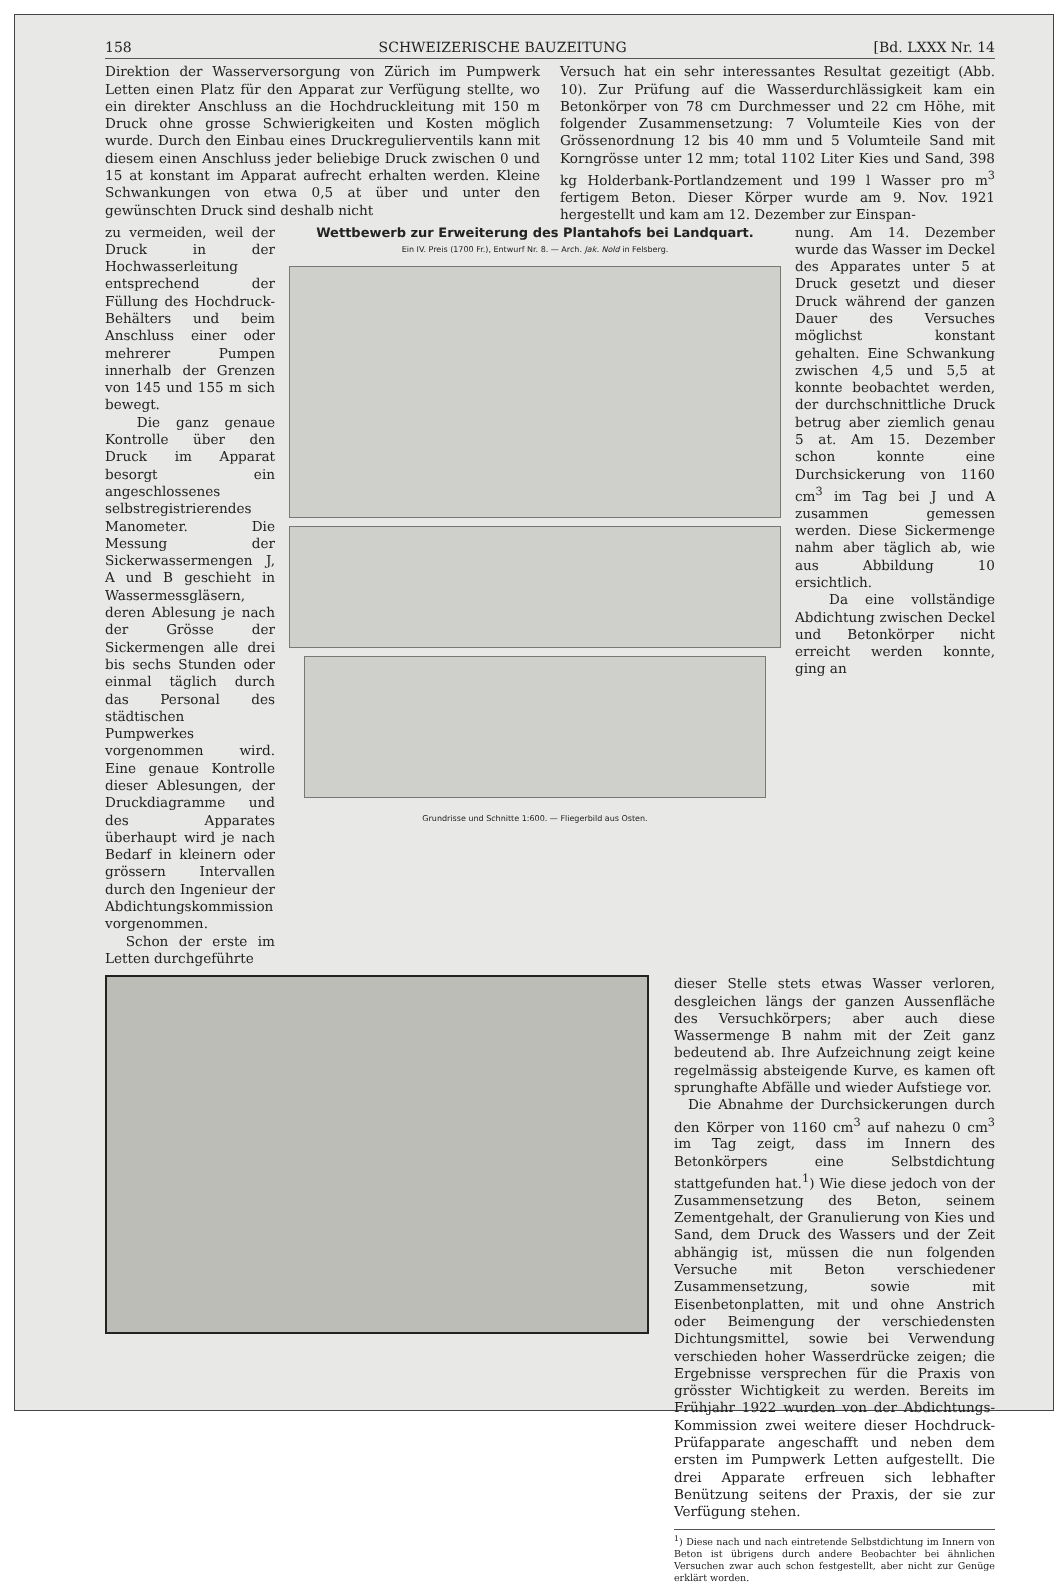158 SCHWEIZERISCHE BAUZEITUNG [Bd. LXXX Nr. 14
Direktion der Wasserversorgung von Zürich im Pumpwerk Letten einen Platz für den Apparat zur Verfügung stellte, wo ein direkter Anschluss an die Hochdruckleitung mit 150 m Druck ohne grosse Schwierigkeiten und Kosten möglich wurde. Durch den Einbau eines Druckregulierventils kann mit diesem einen Anschluss jeder beliebige Druck zwischen 0 und 15 at konstant im Apparat aufrecht erhalten werden. Kleine Schwankungen von etwa 0,5 at über und unter den gewünschten Druck sind deshalb nicht
Versuch hat ein sehr interessantes Resultat gezeitigt (Abb. 10). Zur Prüfung auf die Wasserdurchlässigkeit kam ein Betonkörper von 78 cm Durchmesser und 22 cm Höhe, mit folgender Zusammensetzung: 7 Volumteile Kies von der Grössenordnung 12 bis 40 mm und 5 Volumteile Sand mit Korngrösse unter 12 mm; total 1102 Liter Kies und Sand, 398 kg Holderbank-Portlandzement und 199 l Wasser pro m<sup>3</sup> fertigem Beton. Dieser Körper wurde am 9. Nov. 1921 hergestellt und kam am 12. Dezember zur Einspan-
zu vermeiden, weil der Druck in der Hochwasserleitung entsprechend der Füllung des Hochdruck-Behälters und beim Anschluss einer oder mehrerer Pumpen innerhalb der Grenzen von 145 und 155 m sich bewegt.
Die ganz genaue Kontrolle über den Druck im Apparat besorgt ein angeschlossenes selbstregistrierendes Manometer. Die Messung der Sickerwassermengen J, A und B geschieht in Wassermessgläsern, deren Ablesung je nach der Grösse der Sickermengen alle drei bis sechs Stunden oder einmal täglich durch das Personal des städtischen Pumpwerkes vorgenommen wird. Eine genaue Kontrolle dieser Ablesungen, der Druckdiagramme und des Apparates überhaupt wird je nach Bedarf in kleinern oder grössern Intervallen durch den Ingenieur der Abdichtungskommission vorgenommen.
Schon der erste im Letten durchgeführte
Wettbewerb zur Erweiterung des Plantahofs bei Landquart.
Ein IV. Preis (1700 Fr.), Entwurf Nr. 8. — Arch. Jak. Nold in Felsberg.
Grundrisse und Schnitte 1:600. — Fliegerbild aus Osten.
nung. Am 14. Dezember wurde das Wasser im Deckel des Apparates unter 5 at Druck gesetzt und dieser Druck während der ganzen Dauer des Versuches möglichst konstant gehalten. Eine Schwankung zwischen 4,5 und 5,5 at konnte beobachtet werden, der durchschnittliche Druck betrug aber ziemlich genau 5 at. Am 15. Dezember schon konnte eine Durchsickerung von 1160 cm<sup>3</sup> im Tag bei J und A zusammen gemessen werden. Diese Sickermenge nahm aber täglich ab, wie aus Abbildung 10 ersichtlich.
Da eine vollständige Abdichtung zwischen Deckel und Betonkörper nicht erreicht werden konnte, ging an
dieser Stelle stets etwas Wasser verloren, desgleichen längs der ganzen Aussenfläche des Versuchkörpers; aber auch diese Wassermenge B nahm mit der Zeit ganz bedeutend ab. Ihre Aufzeichnung zeigt keine regelmässig absteigende Kurve, es kamen oft sprunghafte Abfälle und wieder Aufstiege vor.
Die Abnahme der Durchsickerungen durch den Körper von 1160 cm<sup>3</sup> auf nahezu 0 cm<sup>3</sup> im Tag zeigt, dass im Innern des Betonkörpers eine Selbstdichtung stattgefunden hat.<sup>1</sup>) Wie diese jedoch von der Zusammensetzung des Beton, seinem Zementgehalt, der Granulierung von Kies und Sand, dem Druck des Wassers und der Zeit abhängig ist, müssen die nun folgenden Versuche mit Beton verschiedener Zusammensetzung, sowie mit Eisenbetonplatten, mit und ohne Anstrich oder Beimengung der verschiedensten Dichtungsmittel, sowie bei Verwendung verschieden hoher Wasserdrücke zeigen; die Ergebnisse versprechen für die Praxis von grösster Wichtigkeit zu werden. Bereits im Frühjahr 1922 wurden von der Abdichtungs-Kommission zwei weitere dieser Hochdruck-Prüfapparate angeschafft und neben dem ersten im Pumpwerk Letten aufgestellt. Die drei Apparate erfreuen sich lebhafter Benützung seitens der Praxis, der sie zur Verfügung stehen.
<sup>1</sup>) Diese nach und nach eintretende Selbstdichtung im Innern von Beton ist übrigens durch andere Beobachter bei ähnlichen Versuchen zwar auch schon festgestellt, aber nicht zur Genüge erklärt worden.